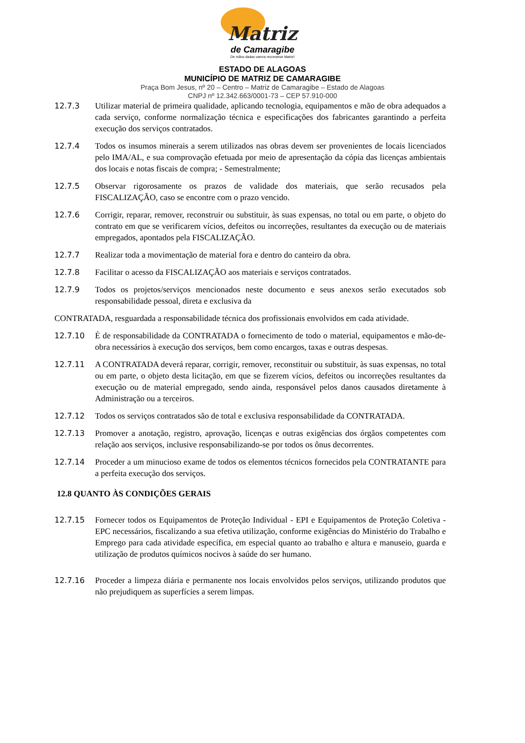Matriz
de Camaragibe
De mãos dadas vamos reconstruir Matriz!
ESTADO DE ALAGOAS
MUNICÍPIO DE MATRIZ DE CAMARAGIBE
Praça Bom Jesus, nº 20 – Centro – Matriz de Camaragibe – Estado de Alagoas
CNPJ nº 12.342.663/0001-73 – CEP 57.910-000
12.7.3 Utilizar material de primeira qualidade, aplicando tecnologia, equipamentos e mão de obra adequados a cada serviço, conforme normalização técnica e especificações dos fabricantes garantindo a perfeita execução dos serviços contratados.
12.7.4 Todos os insumos minerais a serem utilizados nas obras devem ser provenientes de locais licenciados pelo IMA/AL, e sua comprovação efetuada por meio de apresentação da cópia das licenças ambientais dos locais e notas fiscais de compra; - Semestralmente;
12.7.5 Observar rigorosamente os prazos de validade dos materiais, que serão recusados pela FISCALIZAÇÃO, caso se encontre com o prazo vencido.
12.7.6 Corrigir, reparar, remover, reconstruir ou substituir, às suas expensas, no total ou em parte, o objeto do contrato em que se verificarem vícios, defeitos ou incorreções, resultantes da execução ou de materiais empregados, apontados pela FISCALIZAÇÃO.
12.7.7 Realizar toda a movimentação de material fora e dentro do canteiro da obra.
12.7.8 Facilitar o acesso da FISCALIZAÇÃO aos materiais e serviços contratados.
12.7.9 Todos os projetos/serviços mencionados neste documento e seus anexos serão executados sob responsabilidade pessoal, direta e exclusiva da
CONTRATADA, resguardada a responsabilidade técnica dos profissionais envolvidos em cada atividade.
12.7.10 É de responsabilidade da CONTRATADA o fornecimento de todo o material, equipamentos e mão-de-obra necessários à execução dos serviços, bem como encargos, taxas e outras despesas.
12.7.11 A CONTRATADA deverá reparar, corrigir, remover, reconstituir ou substituir, às suas expensas, no total ou em parte, o objeto desta licitação, em que se fizerem vícios, defeitos ou incorreções resultantes da execução ou de material empregado, sendo ainda, responsável pelos danos causados diretamente à Administração ou a terceiros.
12.7.12 Todos os serviços contratados são de total e exclusiva responsabilidade da CONTRATADA.
12.7.13 Promover a anotação, registro, aprovação, licenças e outras exigências dos órgãos competentes com relação aos serviços, inclusive responsabilizando-se por todos os ônus decorrentes.
12.7.14 Proceder a um minucioso exame de todos os elementos técnicos fornecidos pela CONTRATANTE para a perfeita execução dos serviços.
12.8 QUANTO ÀS CONDIÇÕES GERAIS
12.7.15 Fornecer todos os Equipamentos de Proteção Individual - EPI e Equipamentos de Proteção Coletiva - EPC necessários, fiscalizando a sua efetiva utilização, conforme exigências do Ministério do Trabalho e Emprego para cada atividade específica, em especial quanto ao trabalho e altura e manuseio, guarda e utilização de produtos químicos nocivos à saúde do ser humano.
12.7.16 Proceder a limpeza diária e permanente nos locais envolvidos pelos serviços, utilizando produtos que não prejudiquem as superfícies a serem limpas.